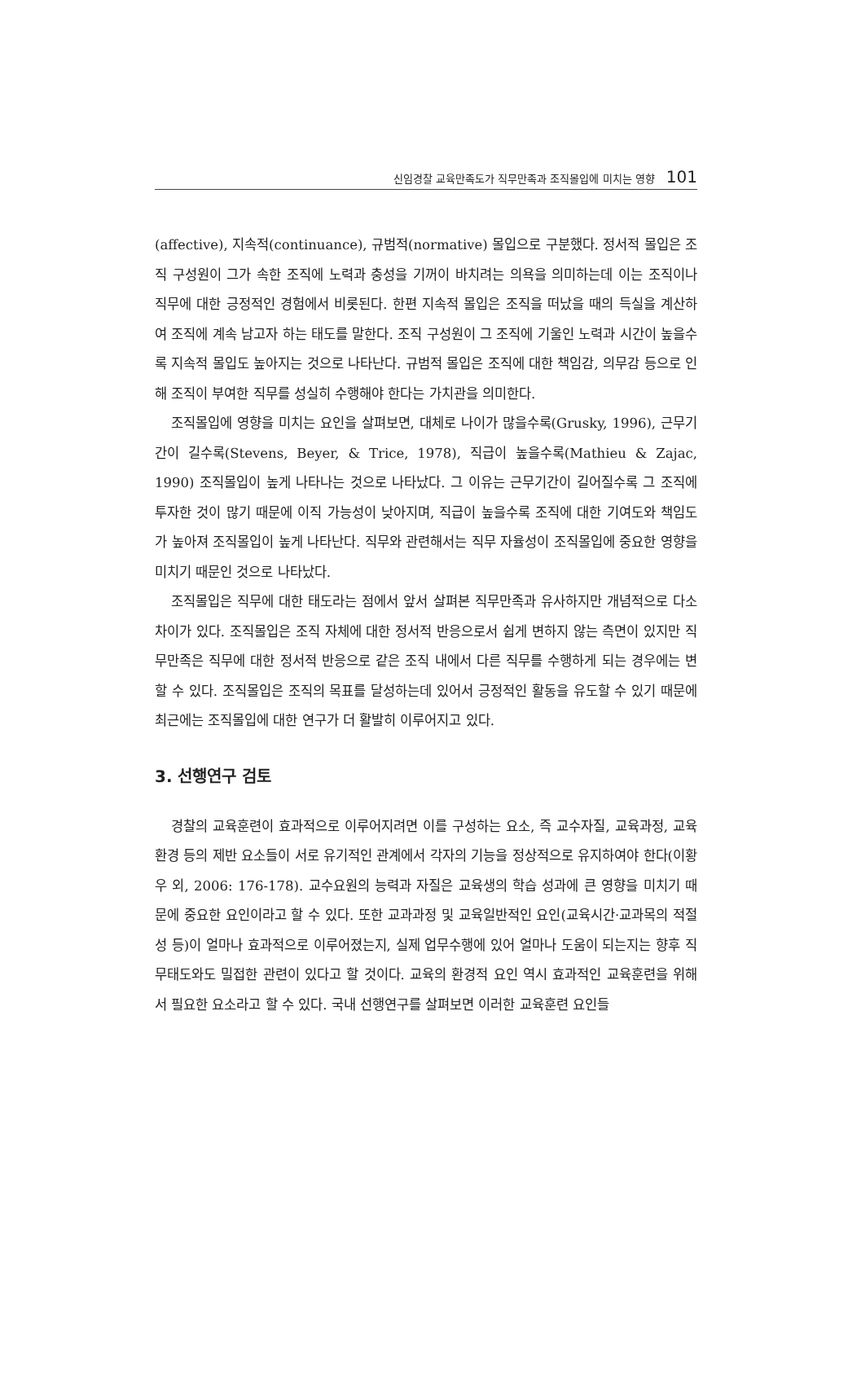신임경찰 교육만족도가 직무만족과 조직몰입에 미치는 영향 101
(affective), 지속적(continuance), 규범적(normative) 몰입으로 구분했다. 정서적 몰입은 조직 구성원이 그가 속한 조직에 노력과 충성을 기꺼이 바치려는 의욕을 의미하는데 이는 조직이나 직무에 대한 긍정적인 경험에서 비롯된다. 한편 지속적 몰입은 조직을 떠났을 때의 득실을 계산하여 조직에 계속 남고자 하는 태도를 말한다. 조직 구성원이 그 조직에 기울인 노력과 시간이 높을수록 지속적 몰입도 높아지는 것으로 나타난다. 규범적 몰입은 조직에 대한 책임감, 의무감 등으로 인해 조직이 부여한 직무를 성실히 수행해야 한다는 가치관을 의미한다.
조직몰입에 영향을 미치는 요인을 살펴보면, 대체로 나이가 많을수록(Grusky, 1996), 근무기간이 길수록(Stevens, Beyer, & Trice, 1978), 직급이 높을수록(Mathieu & Zajac, 1990) 조직몰입이 높게 나타나는 것으로 나타났다. 그 이유는 근무기간이 길어질수록 그 조직에 투자한 것이 많기 때문에 이직 가능성이 낮아지며, 직급이 높을수록 조직에 대한 기여도와 책임도가 높아져 조직몰입이 높게 나타난다. 직무와 관련해서는 직무 자율성이 조직몰입에 중요한 영향을 미치기 때문인 것으로 나타났다.
조직몰입은 직무에 대한 태도라는 점에서 앞서 살펴본 직무만족과 유사하지만 개념적으로 다소 차이가 있다. 조직몰입은 조직 자체에 대한 정서적 반응으로서 쉽게 변하지 않는 측면이 있지만 직무만족은 직무에 대한 정서적 반응으로 같은 조직 내에서 다른 직무를 수행하게 되는 경우에는 변할 수 있다. 조직몰입은 조직의 목표를 달성하는데 있어서 긍정적인 활동을 유도할 수 있기 때문에 최근에는 조직몰입에 대한 연구가 더 활발히 이루어지고 있다.
3. 선행연구 검토
경찰의 교육훈련이 효과적으로 이루어지려면 이를 구성하는 요소, 즉 교수자질, 교육과정, 교육환경 등의 제반 요소들이 서로 유기적인 관계에서 각자의 기능을 정상적으로 유지하여야 한다(이황우 외, 2006: 176-178). 교수요원의 능력과 자질은 교육생의 학습 성과에 큰 영향을 미치기 때문에 중요한 요인이라고 할 수 있다. 또한 교과과정 및 교육일반적인 요인(교육시간·교과목의 적절성 등)이 얼마나 효과적으로 이루어졌는지, 실제 업무수행에 있어 얼마나 도움이 되는지는 향후 직무태도와도 밀접한 관련이 있다고 할 것이다. 교육의 환경적 요인 역시 효과적인 교육훈련을 위해서 필요한 요소라고 할 수 있다. 국내 선행연구를 살펴보면 이러한 교육훈련 요인들